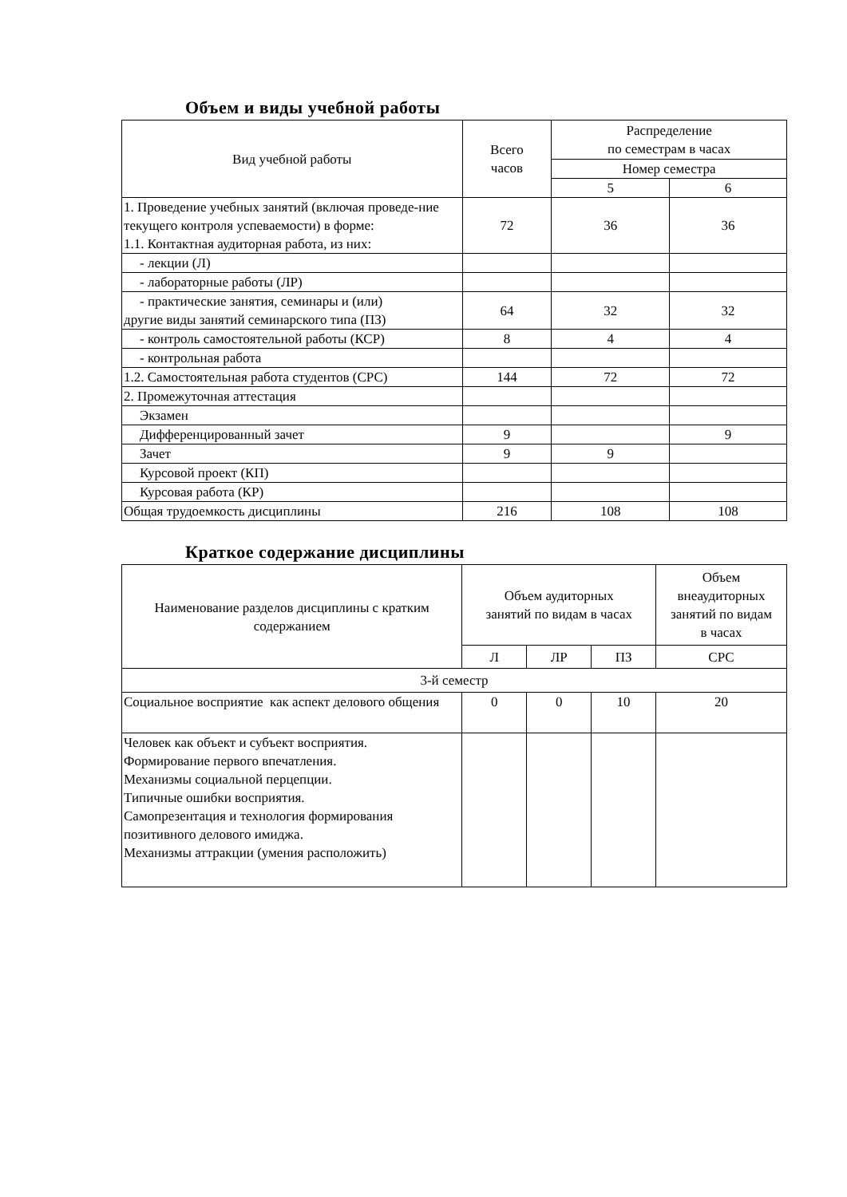Объем и виды учебной работы
| Вид учебной работы | Всего часов | Распределение по семестрам в часах | |
| --- | --- | --- | --- |
| | | Номер семестра | |
| | | 5 | 6 |
| 1. Проведение учебных занятий (включая проведе-ние текущего контроля успеваемости) в форме: 1.1. Контактная аудиторная работа, из них: | 72 | 36 | 36 |
| - лекции (Л) | | | |
| - лабораторные работы (ЛР) | | | |
| - практические занятия, семинары и (или) другие виды занятий семинарского типа (ПЗ) | 64 | 32 | 32 |
| - контроль самостоятельной работы (КСР) | 8 | 4 | 4 |
| - контрольная работа | | | |
| 1.2. Самостоятельная работа студентов (СРС) | 144 | 72 | 72 |
| 2. Промежуточная аттестация | | | |
| Экзамен | | | |
| Дифференцированный зачет | 9 | | 9 |
| Зачет | 9 | 9 | |
| Курсовой проект (КП) | | | |
| Курсовая работа (КР) | | | |
| Общая трудоемкость дисциплины | 216 | 108 | 108 |
Краткое содержание дисциплины
| Наименование разделов дисциплины с кратким содержанием | Объем аудиторных занятий по видам в часах | | | Объем внеаудиторных занятий по видам в часах |
| --- | --- | --- | --- | --- |
| | Л | ЛР | ПЗ | СРС |
| 3-й семестр | | | | |
| Социальное восприятие как аспект делового общения | 0 | 0 | 10 | 20 |
| Человек как объект и субъект восприятия. Формирование первого впечатления. Механизмы социальной перцепции. Типичные ошибки восприятия. Самопрезентация и технология формирования позитивного делового имиджа. Механизмы аттракции (умения расположить) | | | | |